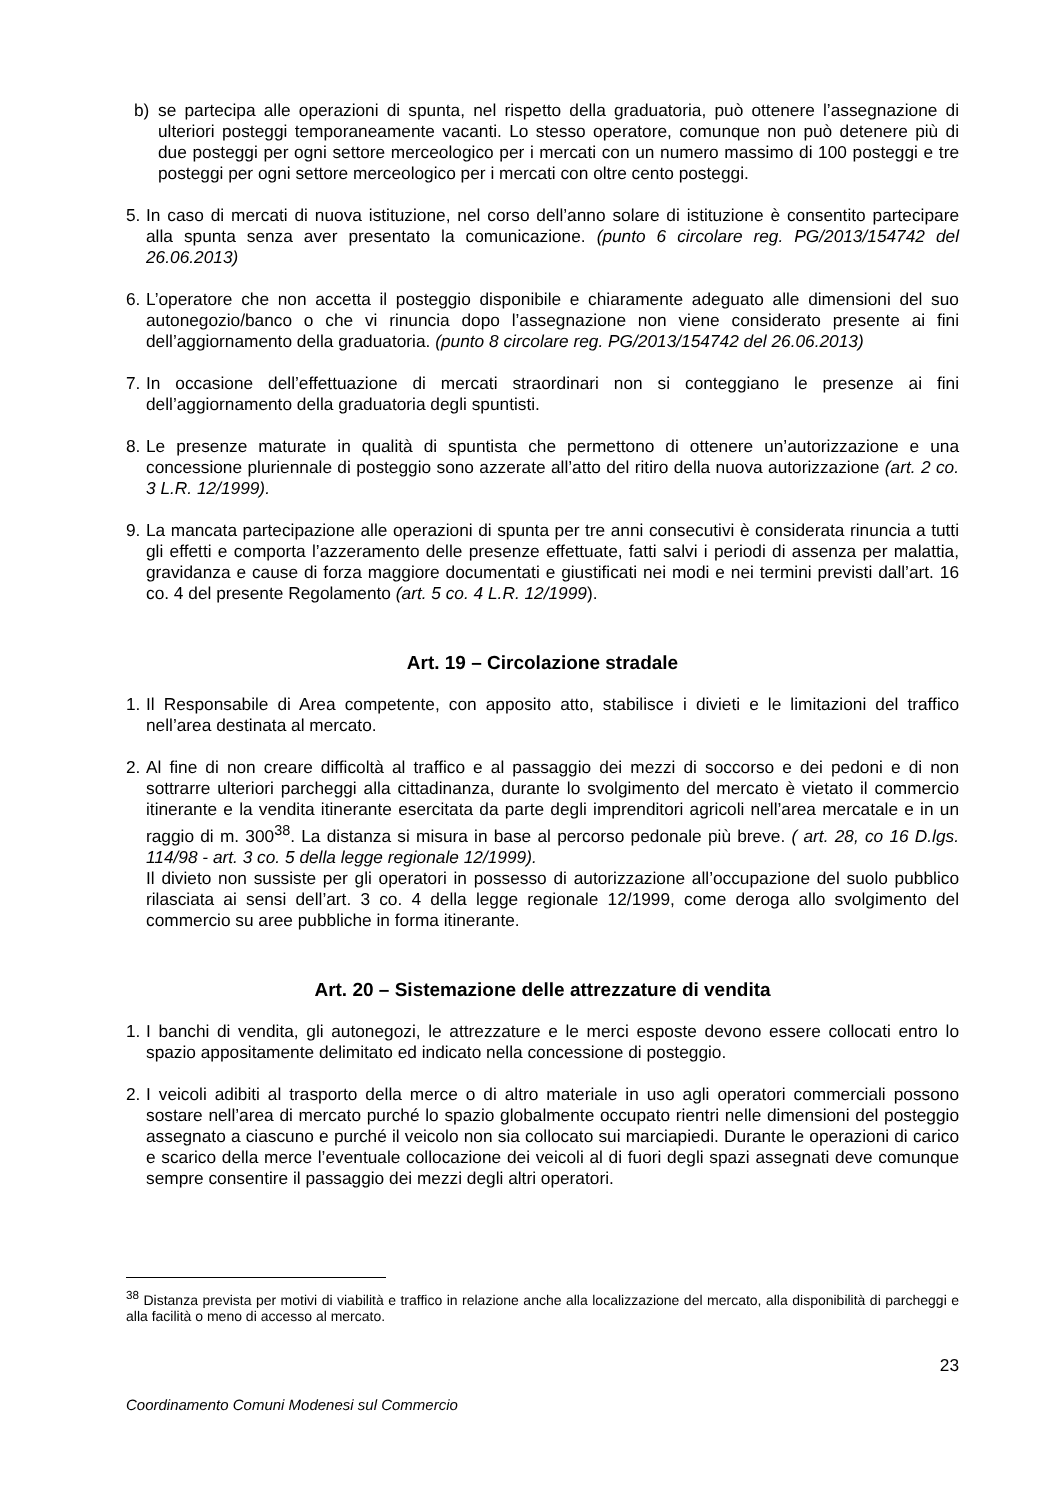b) se partecipa alle operazioni di spunta, nel rispetto della graduatoria, può ottenere l’assegnazione di ulteriori posteggi temporaneamente vacanti. Lo stesso operatore, comunque non può detenere più di due posteggi per ogni settore merceologico per i mercati con un numero massimo di 100 posteggi e tre posteggi per ogni settore merceologico per i mercati con oltre cento posteggi.
5.
In caso di mercati di nuova istituzione, nel corso dell’anno solare di istituzione è consentito partecipare alla spunta senza aver presentato la comunicazione. (punto 6 circolare reg. PG/2013/154742 del 26.06.2013)
6.
L’operatore che non accetta il posteggio disponibile e chiaramente adeguato alle dimensioni del suo autonegozio/banco o che vi rinuncia dopo l’assegnazione non viene considerato presente ai fini dell’aggiornamento della graduatoria. (punto 8 circolare reg. PG/2013/154742 del 26.06.2013)
7.
In occasione dell’effettuazione di mercati straordinari non si conteggiano le presenze ai fini dell’aggiornamento della graduatoria degli spuntisti.
8.
Le presenze maturate in qualità di spuntista che permettono di ottenere un’autorizzazione e una concessione pluriennale di posteggio sono azzerate all’atto del ritiro della nuova autorizzazione (art. 2 co. 3 L.R. 12/1999).
9.
La mancata partecipazione alle operazioni di spunta per tre anni consecutivi è considerata rinuncia a tutti gli effetti e comporta l’azzeramento delle presenze effettuate, fatti salvi i periodi di assenza per malattia, gravidanza e cause di forza maggiore documentati e giustificati nei modi e nei termini previsti dall’art. 16 co. 4 del presente Regolamento (art. 5 co. 4 L.R. 12/1999).
Art. 19 – Circolazione stradale
1.
Il Responsabile di Area competente, con apposito atto, stabilisce i divieti e le limitazioni del traffico nell’area destinata al mercato.
2.
Al fine di non creare difficoltà al traffico e al passaggio dei mezzi di soccorso e dei pedoni e di non sottrarre ulteriori parcheggi alla cittadinanza, durante lo svolgimento del mercato è vietato il commercio itinerante e la vendita itinerante esercitata da parte degli imprenditori agricoli nell’area mercatale e in un raggio di m. 300<sup>38</sup>. La distanza si misura in base al percorso pedonale più breve. ( art. 28, co 16 D.lgs. 114/98 - art. 3 co. 5 della legge regionale 12/1999).
Il divieto non sussiste per gli operatori in possesso di autorizzazione all’occupazione del suolo pubblico rilasciata ai sensi dell’art. 3 co. 4 della legge regionale 12/1999, come deroga allo svolgimento del commercio su aree pubbliche in forma itinerante.
Art. 20 – Sistemazione delle attrezzature di vendita
1.
I banchi di vendita, gli autonegozi, le attrezzature e le merci esposte devono essere collocati entro lo spazio appositamente delimitato ed indicato nella concessione di posteggio.
2.
I veicoli adibiti al trasporto della merce o di altro materiale in uso agli operatori commerciali possono sostare nell’area di mercato purché lo spazio globalmente occupato rientri nelle dimensioni del posteggio assegnato a ciascuno e purché il veicolo non sia collocato sui marciapiedi. Durante le operazioni di carico e scarico della merce l’eventuale collocazione dei veicoli al di fuori degli spazi assegnati deve comunque sempre consentire il passaggio dei mezzi degli altri operatori.
<sup>38</sup> Distanza prevista per motivi di viabilità e traffico in relazione anche alla localizzazione del mercato, alla disponibilità di parcheggi e alla facilità o meno di accesso al mercato.
23
Coordinamento Comuni Modenesi sul Commercio